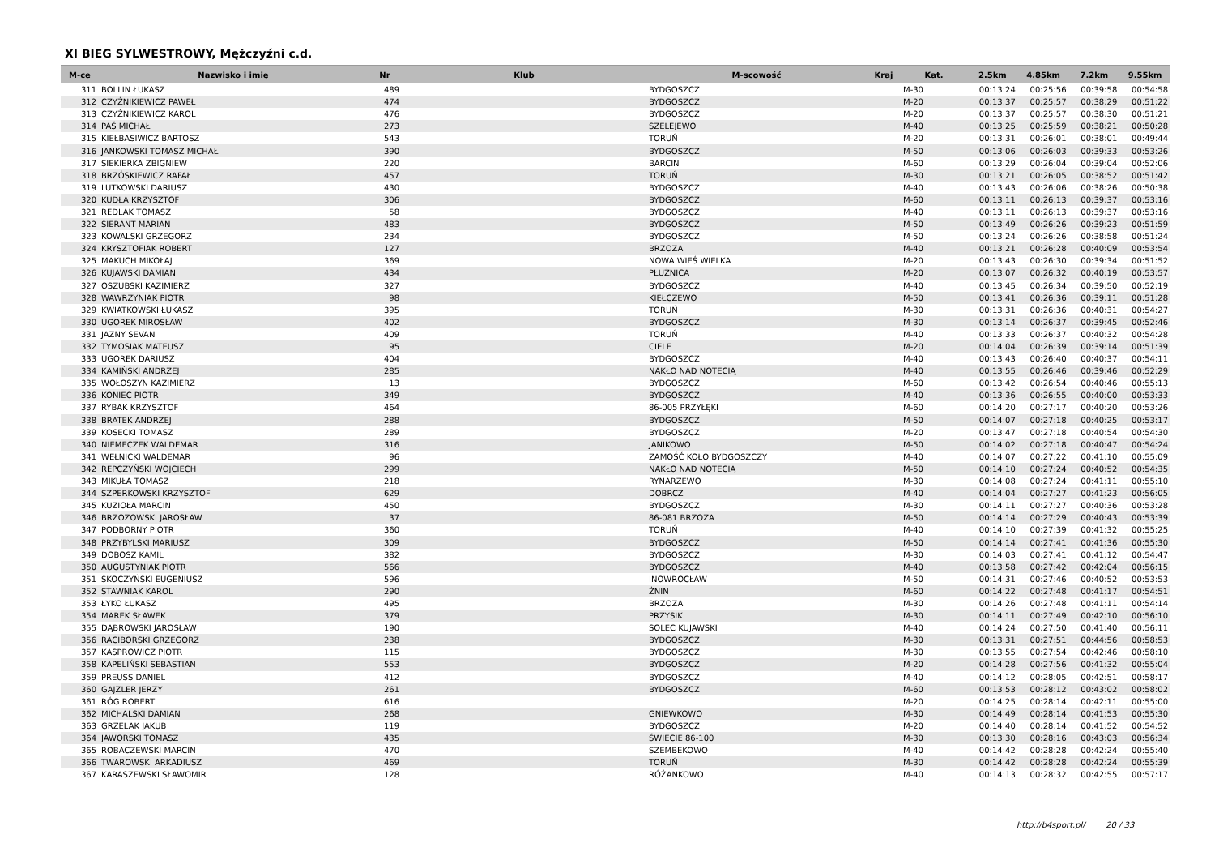XI BIEG SYLWESTROWY, Mężczyźni c.d.
| M-ce | Nazwisko i imię | Nr | Klub | M-scowość | Kraj | Kat. | 2.5km | 4.85km | 7.2km | 9.55km |
| --- | --- | --- | --- | --- | --- | --- | --- | --- | --- | --- |
| 311 | BOLLIN ŁUKASZ | 489 | | BYDGOSZCZ | | M-30 | 00:13:24 | 00:25:56 | 00:39:58 | 00:54:58 |
| 312 | CZYŻNIKIEWICZ PAWEŁ | 474 | | BYDGOSZCZ | | M-20 | 00:13:37 | 00:25:57 | 00:38:29 | 00:51:22 |
| 313 | CZYŻNIKIEWICZ KAROL | 476 | | BYDGOSZCZ | | M-20 | 00:13:37 | 00:25:57 | 00:38:30 | 00:51:21 |
| 314 | PAŚ MICHAŁ | 273 | | SZELEJEWO | | M-40 | 00:13:25 | 00:25:59 | 00:38:21 | 00:50:28 |
| 315 | KIEŁBASIWICZ BARTOSZ | 543 | | TORUŃ | | M-20 | 00:13:31 | 00:26:01 | 00:38:01 | 00:49:44 |
| 316 | JANKOWSKI TOMASZ MICHAŁ | 390 | | BYDGOSZCZ | | M-50 | 00:13:06 | 00:26:03 | 00:39:33 | 00:53:26 |
| 317 | SIEKIERKA ZBIGNIEW | 220 | | BARCIN | | M-60 | 00:13:29 | 00:26:04 | 00:39:04 | 00:52:06 |
| 318 | BRZÓSKIEWICZ RAFAŁ | 457 | | TORUŃ | | M-30 | 00:13:21 | 00:26:05 | 00:38:52 | 00:51:42 |
| 319 | LUTKOWSKI DARIUSZ | 430 | | BYDGOSZCZ | | M-40 | 00:13:43 | 00:26:06 | 00:38:26 | 00:50:38 |
| 320 | KUDŁA KRZYSZTOF | 306 | | BYDGOSZCZ | | M-60 | 00:13:11 | 00:26:13 | 00:39:37 | 00:53:16 |
| 321 | REDLAK TOMASZ | 58 | | BYDGOSZCZ | | M-40 | 00:13:11 | 00:26:13 | 00:39:37 | 00:53:16 |
| 322 | SIERANT MARIAN | 483 | | BYDGOSZCZ | | M-50 | 00:13:49 | 00:26:26 | 00:39:23 | 00:51:59 |
| 323 | KOWALSKI GRZEGORZ | 234 | | BYDGOSZCZ | | M-50 | 00:13:24 | 00:26:26 | 00:38:58 | 00:51:24 |
| 324 | KRYSZTOFIAK ROBERT | 127 | | BRZOZA | | M-40 | 00:13:21 | 00:26:28 | 00:40:09 | 00:53:54 |
| 325 | MAKUCH MIKOŁAJ | 369 | | NOWA WIEŚ WIELKA | | M-20 | 00:13:43 | 00:26:30 | 00:39:34 | 00:51:52 |
| 326 | KUJAWSKI DAMIAN | 434 | | PŁUŻNICA | | M-20 | 00:13:07 | 00:26:32 | 00:40:19 | 00:53:57 |
| 327 | OSZUBSKI KAZIMIERZ | 327 | | BYDGOSZCZ | | M-40 | 00:13:45 | 00:26:34 | 00:39:50 | 00:52:19 |
| 328 | WAWRZYNIAK PIOTR | 98 | | KIEŁCZEWO | | M-50 | 00:13:41 | 00:26:36 | 00:39:11 | 00:51:28 |
| 329 | KWIATKOWSKI ŁUKASZ | 395 | | TORUŃ | | M-30 | 00:13:31 | 00:26:36 | 00:40:31 | 00:54:27 |
| 330 | UGOREK MIROSŁAW | 402 | | BYDGOSZCZ | | M-30 | 00:13:14 | 00:26:37 | 00:39:45 | 00:52:46 |
| 331 | JAZNY SEVAN | 409 | | TORUŃ | | M-40 | 00:13:33 | 00:26:37 | 00:40:32 | 00:54:28 |
| 332 | TYMOSIAK MATEUSZ | 95 | | CIELE | | M-20 | 00:14:04 | 00:26:39 | 00:39:14 | 00:51:39 |
| 333 | UGOREK DARIUSZ | 404 | | BYDGOSZCZ | | M-40 | 00:13:43 | 00:26:40 | 00:40:37 | 00:54:11 |
| 334 | KAMIŃSKI ANDRZEJ | 285 | | NAKŁO NAD NOTECIĄ | | M-40 | 00:13:55 | 00:26:46 | 00:39:46 | 00:52:29 |
| 335 | WOŁOSZYN KAZIMIERZ | 13 | | BYDGOSZCZ | | M-60 | 00:13:42 | 00:26:54 | 00:40:46 | 00:55:13 |
| 336 | KONIEC PIOTR | 349 | | BYDGOSZCZ | | M-40 | 00:13:36 | 00:26:55 | 00:40:00 | 00:53:33 |
| 337 | RYBAK KRZYSZTOF | 464 | | 86-005 PRZYŁĘKI | | M-60 | 00:14:20 | 00:27:17 | 00:40:20 | 00:53:26 |
| 338 | BRATEK ANDRZEJ | 288 | | BYDGOSZCZ | | M-50 | 00:14:07 | 00:27:18 | 00:40:25 | 00:53:17 |
| 339 | KOSECKI TOMASZ | 289 | | BYDGOSZCZ | | M-20 | 00:13:47 | 00:27:18 | 00:40:54 | 00:54:30 |
| 340 | NIEMECZEK WALDEMAR | 316 | | JANIKOWO | | M-50 | 00:14:02 | 00:27:18 | 00:40:47 | 00:54:24 |
| 341 | WEŁNICKI WALDEMAR | 96 | | ZAMOŚĆ KOŁO BYDGOSZCZY | | M-40 | 00:14:07 | 00:27:22 | 00:41:10 | 00:55:09 |
| 342 | REPCZYŃSKI WOJCIECH | 299 | | NAKŁO NAD NOTECIĄ | | M-50 | 00:14:10 | 00:27:24 | 00:40:52 | 00:54:35 |
| 343 | MIKUŁA TOMASZ | 218 | | RYNARZEWO | | M-30 | 00:14:08 | 00:27:24 | 00:41:11 | 00:55:10 |
| 344 | SZPERKOWSKI KRZYSZTOF | 629 | | DOBRCZ | | M-40 | 00:14:04 | 00:27:27 | 00:41:23 | 00:56:05 |
| 345 | KUZIOŁA MARCIN | 450 | | BYDGOSZCZ | | M-30 | 00:14:11 | 00:27:27 | 00:40:36 | 00:53:28 |
| 346 | BRZOZOWSKI JAROSŁAW | 37 | | 86-081 BRZOZA | | M-50 | 00:14:14 | 00:27:29 | 00:40:43 | 00:53:39 |
| 347 | PODBORNY PIOTR | 360 | | TORUŃ | | M-40 | 00:14:10 | 00:27:39 | 00:41:32 | 00:55:25 |
| 348 | PRZYBYLSKI MARIUSZ | 309 | | BYDGOSZCZ | | M-50 | 00:14:14 | 00:27:41 | 00:41:36 | 00:55:30 |
| 349 | DOBOSZ KAMIL | 382 | | BYDGOSZCZ | | M-30 | 00:14:03 | 00:27:41 | 00:41:12 | 00:54:47 |
| 350 | AUGUSTYNIAK PIOTR | 566 | | BYDGOSZCZ | | M-40 | 00:13:58 | 00:27:42 | 00:42:04 | 00:56:15 |
| 351 | SKOCZYŃSKI EUGENIUSZ | 596 | | INOWROCŁAW | | M-50 | 00:14:31 | 00:27:46 | 00:40:52 | 00:53:53 |
| 352 | STAWNIAK KAROL | 290 | | ŻNIN | | M-60 | 00:14:22 | 00:27:48 | 00:41:17 | 00:54:51 |
| 353 | ŁYKO ŁUKASZ | 495 | | BRZOZA | | M-30 | 00:14:26 | 00:27:48 | 00:41:11 | 00:54:14 |
| 354 | MAREK SŁAWEK | 379 | | PRZYSIK | | M-30 | 00:14:11 | 00:27:49 | 00:42:10 | 00:56:10 |
| 355 | DĄBROWSKI JAROSŁAW | 190 | | SOLEC KUJAWSKI | | M-40 | 00:14:24 | 00:27:50 | 00:41:40 | 00:56:11 |
| 356 | RACIBORSKI GRZEGORZ | 238 | | BYDGOSZCZ | | M-30 | 00:13:31 | 00:27:51 | 00:44:56 | 00:58:53 |
| 357 | KASPROWICZ PIOTR | 115 | | BYDGOSZCZ | | M-30 | 00:13:55 | 00:27:54 | 00:42:46 | 00:58:10 |
| 358 | KAPELIŃSKI SEBASTIAN | 553 | | BYDGOSZCZ | | M-20 | 00:14:28 | 00:27:56 | 00:41:32 | 00:55:04 |
| 359 | PREUSS DANIEL | 412 | | BYDGOSZCZ | | M-40 | 00:14:12 | 00:28:05 | 00:42:51 | 00:58:17 |
| 360 | GAJZLER JERZY | 261 | | BYDGOSZCZ | | M-60 | 00:13:53 | 00:28:12 | 00:43:02 | 00:58:02 |
| 361 | RÓG ROBERT | 616 | | | | M-20 | 00:14:25 | 00:28:14 | 00:42:11 | 00:55:00 |
| 362 | MICHALSKI DAMIAN | 268 | | GNIEWKOWO | | M-30 | 00:14:49 | 00:28:14 | 00:41:53 | 00:55:30 |
| 363 | GRZELAK JAKUB | 119 | | BYDGOSZCZ | | M-20 | 00:14:40 | 00:28:14 | 00:41:52 | 00:54:52 |
| 364 | JAWORSKI TOMASZ | 435 | | ŚWIECIE 86-100 | | M-30 | 00:13:30 | 00:28:16 | 00:43:03 | 00:56:34 |
| 365 | ROBACZEWSKI MARCIN | 470 | | SZEMBEKOWO | | M-40 | 00:14:42 | 00:28:28 | 00:42:24 | 00:55:40 |
| 366 | TWAROWSKI ARKADIUSZ | 469 | | TORUŃ | | M-30 | 00:14:42 | 00:28:28 | 00:42:24 | 00:55:39 |
| 367 | KARASZEWSKI SŁAWOMIR | 128 | | RÓŻANKOWO | | M-40 | 00:14:13 | 00:28:32 | 00:42:55 | 00:57:17 |
http://b4sport.pl/ 20 / 33